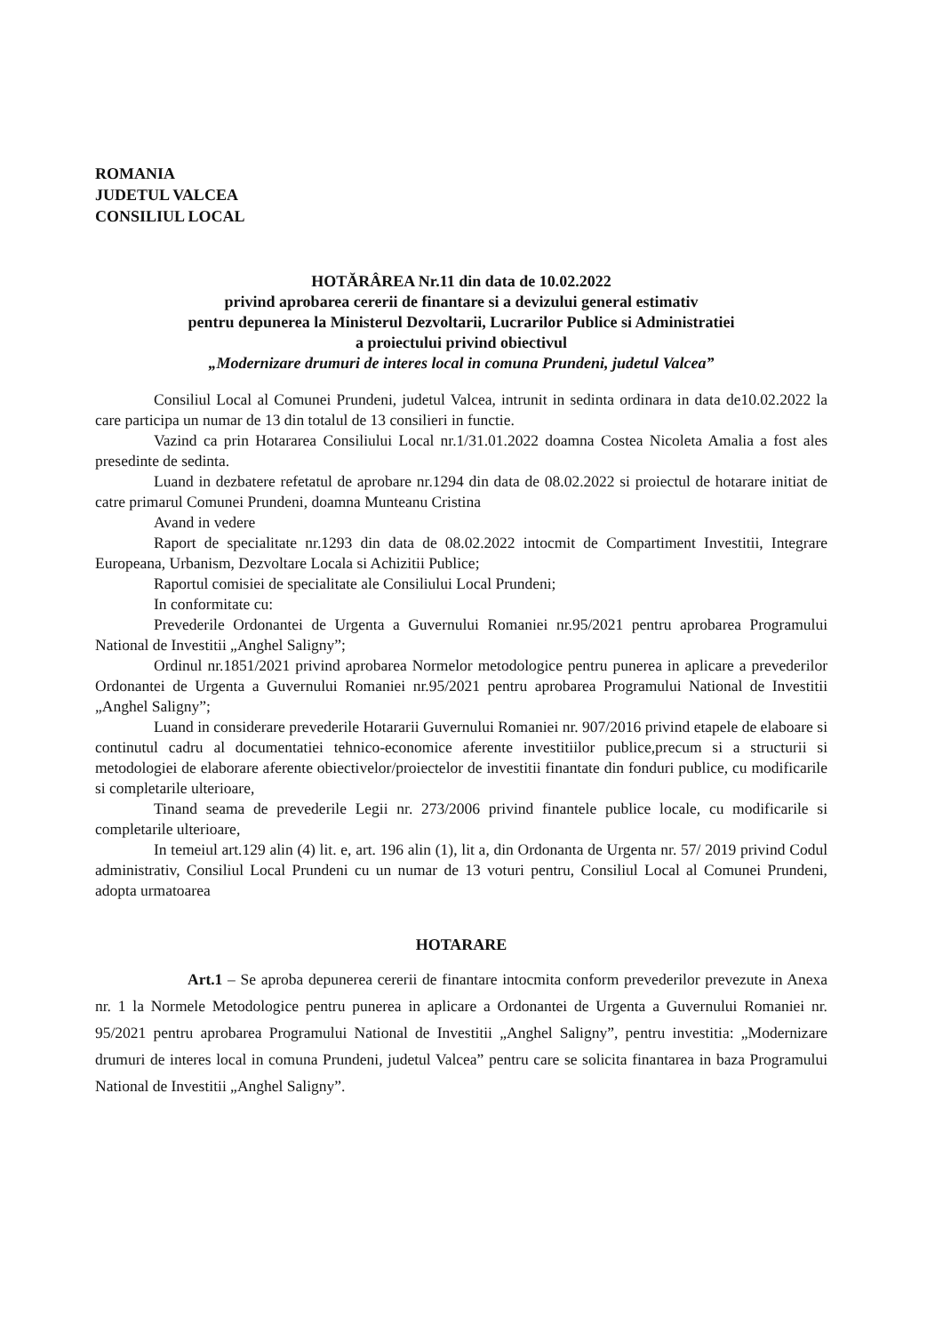ROMANIA
JUDETUL VALCEA
CONSILIUL LOCAL
HOTĂRÂREA Nr.11 din data de 10.02.2022
privind aprobarea cererii de finantare si a devizului general estimativ
pentru depunerea la Ministerul Dezvoltarii, Lucrarilor Publice si Administratiei
a proiectului privind obiectivul
„Modernizare drumuri de interes local in comuna Prundeni, judetul Valcea”
Consiliul Local al Comunei Prundeni, judetul Valcea, intrunit in sedinta ordinara in data de10.02.2022 la care participa un numar de 13 din totalul de 13 consilieri in functie.
Vazind ca prin Hotararea Consiliului Local nr.1/31.01.2022 doamna Costea Nicoleta Amalia a fost ales presedinte de sedinta.
Luand in dezbatere refetatul de aprobare nr.1294 din data de 08.02.2022 si proiectul de hotarare initiat de catre primarul Comunei Prundeni, doamna Munteanu Cristina
Avand in vedere
Raport de specialitate nr.1293 din data de 08.02.2022 intocmit de Compartiment Investitii, Integrare Europeana, Urbanism, Dezvoltare Locala si Achizitii Publice;
Raportul comisiei de specialitate ale Consiliului Local Prundeni;
In conformitate cu:
Prevederile Ordonantei de Urgenta a Guvernului Romaniei nr.95/2021 pentru aprobarea Programului National de Investitii „Anghel Saligny”;
Ordinul nr.1851/2021 privind aprobarea Normelor metodologice pentru punerea in aplicare a prevederilor Ordonantei de Urgenta a Guvernului Romaniei nr.95/2021 pentru aprobarea Programului National de Investitii „Anghel Saligny”;
Luand in considerare prevederile Hotararii Guvernului Romaniei nr. 907/2016 privind etapele de elaboare si continutul cadru al documentatiei tehnico-economice aferente investitiilor publice,precum si a structurii si metodologiei de elaborare aferente obiectivelor/proiectelor de investitii finantate din fonduri publice, cu modificarile si completarile ulterioare,
Tinand seama de prevederile Legii nr. 273/2006 privind finantele publice locale, cu modificarile si completarile ulterioare,
In temeiul art.129 alin (4) lit. e, art. 196 alin (1), lit a, din Ordonanta de Urgenta nr. 57/ 2019 privind Codul administrativ, Consiliul Local Prundeni cu un numar de 13 voturi pentru, Consiliul Local al Comunei Prundeni, adopta urmatoarea
HOTARARE
Art.1 – Se aproba depunerea cererii de finantare intocmita conform prevederilor prevezute in Anexa nr. 1 la Normele Metodologice pentru punerea in aplicare a Ordonantei de Urgenta a Guvernului Romaniei nr. 95/2021 pentru aprobarea Programului National de Investitii „Anghel Saligny”, pentru investitia: „Modernizare drumuri de interes local in comuna Prundeni, judetul Valcea” pentru care se solicita finantarea in baza Programului National de Investitii „Anghel Saligny”.